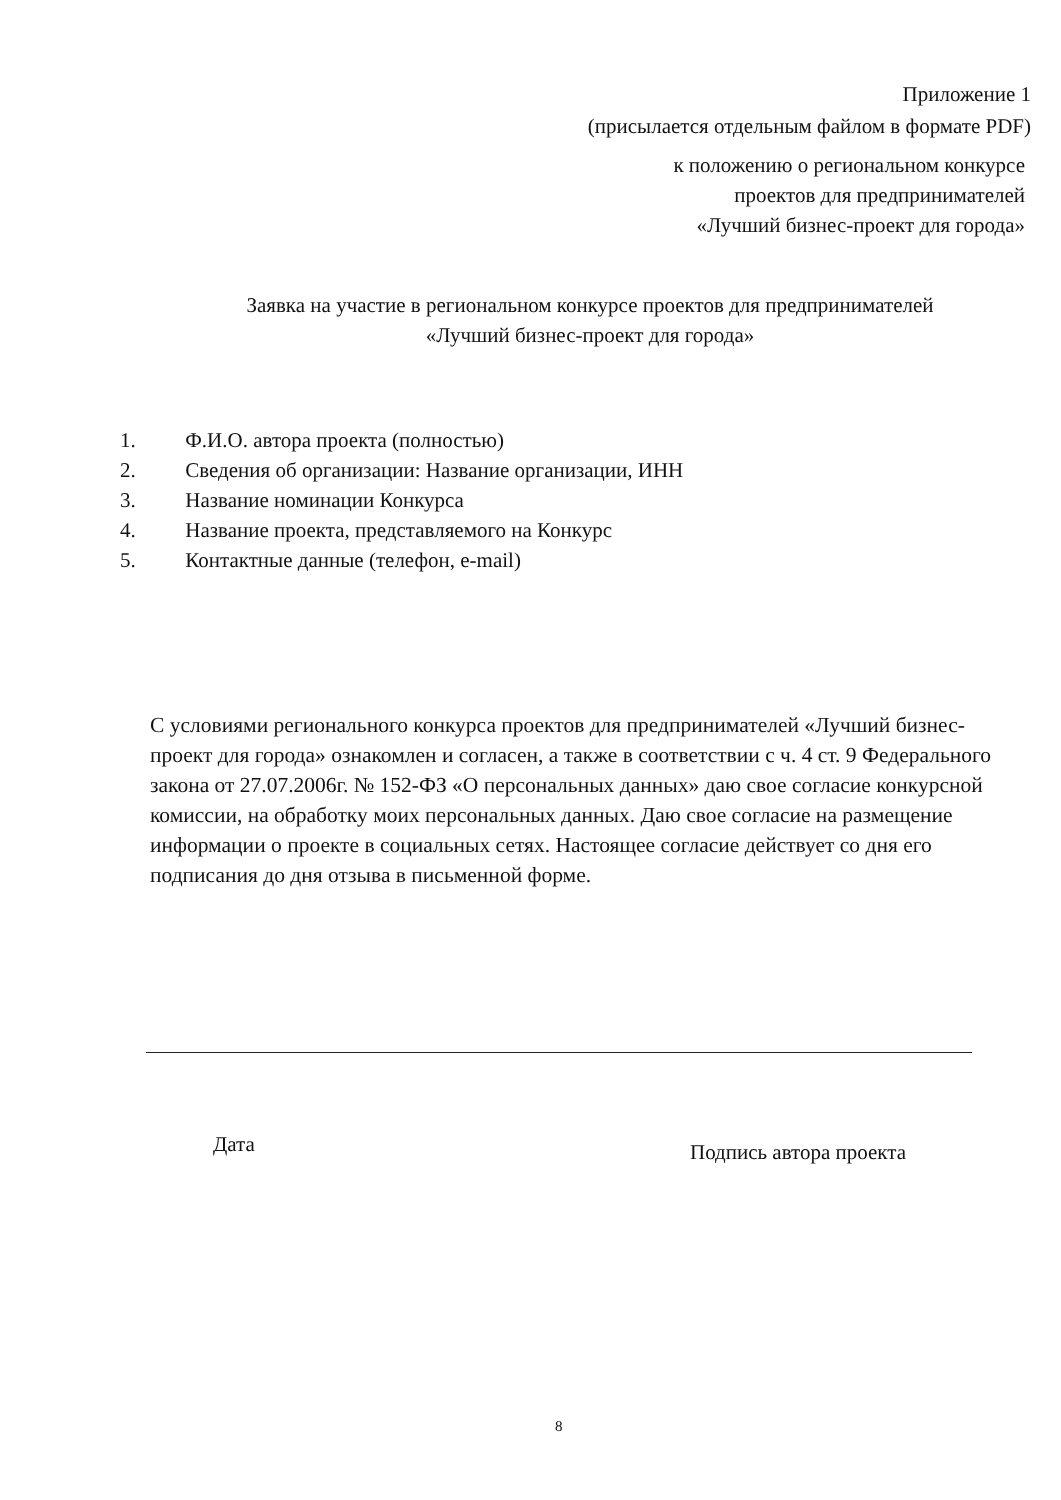Приложение 1
(присылается отдельным файлом в формате PDF)
к положению о региональном конкурсе
проектов для предпринимателей
«Лучший бизнес-проект для города»
Заявка на участие в региональном конкурсе проектов для предпринимателей
«Лучший бизнес-проект для города»
1. Ф.И.О. автора проекта (полностью)
2. Сведения об организации: Название организации, ИНН
3. Название номинации Конкурса
4. Название проекта, представляемого на Конкурс
5. Контактные данные (телефон, e-mail)
С условиями регионального конкурса проектов для предпринимателей «Лучший бизнес-проект для города» ознакомлен и согласен, а также в соответствии с ч. 4 ст. 9 Федерального закона от 27.07.2006г. № 152-ФЗ «О персональных данных» даю свое согласие конкурсной комиссии, на обработку моих персональных данных. Даю свое согласие на размещение информации о проекте в социальных сетях. Настоящее согласие действует со дня его подписания до дня отзыва в письменной форме.
Дата Подпись автора проекта
8